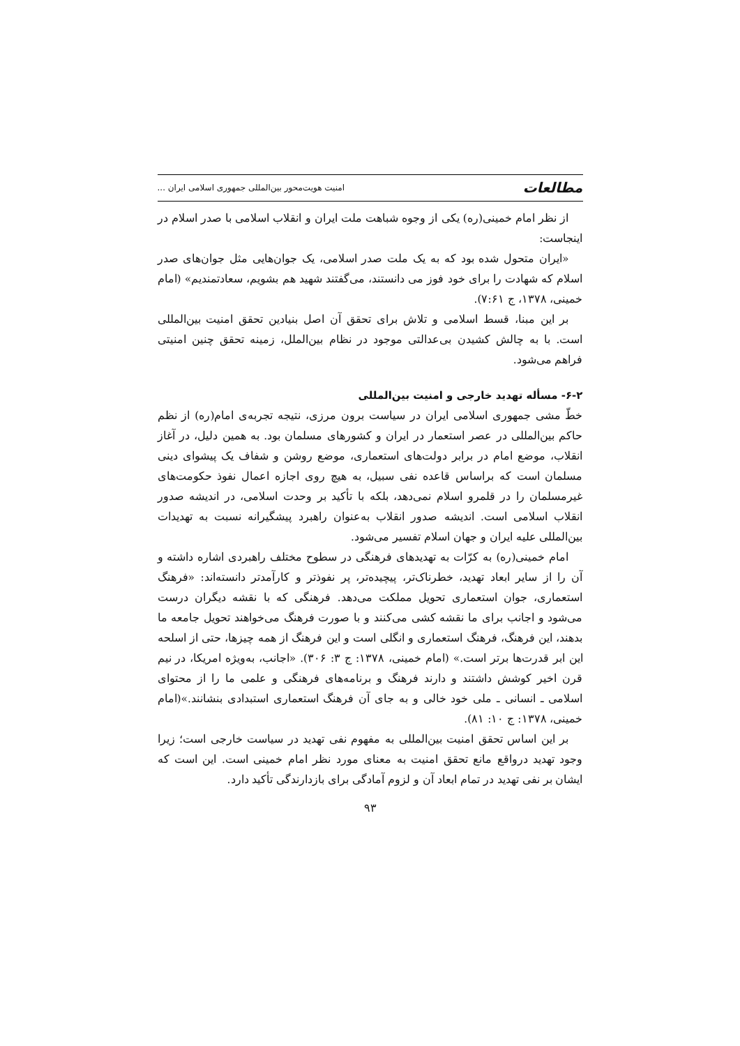مطالعات امنیت هویت‌محور بین‌المللی جمهوری اسلامی ایران ...
از نظر امام خمینی(ره) یکی از وجوه شباهت ملت ایران و انقلاب اسلامی با صدر اسلام در اینجاست:
«ایران متحول شده بود که به یک ملت صدر اسلامی، یک جوان‌هایی مثل جوان‌های صدر اسلام که شهادت را برای خود فوز می دانستند، می‌گفتند شهید هم بشویم، سعادتمندیم» (امام خمینی، ۱۳۷۸، ج ۷:۶۱).
بر این مبنا، قسط اسلامی و تلاش برای تحقق آن اصل بنیادین تحقق امنیت بین‌المللی است. با به چالش کشیدن بی‌عدالتی موجود در نظام بین‌الملل، زمینه تحقق چنین امنیتی فراهم می‌شود.
۶-۲- مسأله تهدید خارجی و امنیت بین‌المللی
خطّ مشی جمهوری اسلامی ایران در سیاست برون مرزی، نتیجه تجربه‌ی امام(ره) از نظم حاکم بین‌المللی در عصر استعمار در ایران و کشورهای مسلمان بود. به همین دلیل، در آغاز انقلاب، موضع امام در برابر دولت‌های استعماری، موضع روشن و شفاف یک پیشوای دینی مسلمان است که براساس قاعده نفی سبیل، به هیچ روی اجازه اعمال نفوذ حکومت‌های غیرمسلمان را در قلمرو اسلام نمی‌دهد، بلکه با تأکید بر وحدت اسلامی، در اندیشه صدور انقلاب اسلامی است. اندیشه صدور انقلاب به‌عنوان راهبرد پیشگیرانه نسبت به تهدیدات بین‌المللی علیه ایران و جهان اسلام تفسیر می‌شود.
امام خمینی(ره) به کرّات به تهدیدهای فرهنگی در سطوح مختلف راهبردی اشاره داشته و آن را از سایر ابعاد تهدید، خطرناک‌تر، پیچیده‌تر، پر نفوذتر و کارآمدتر دانسته‌اند: «فرهنگ استعماری، جوان استعماری تحویل مملکت می‌دهد. فرهنگی که با نقشه دیگران درست می‌شود و اجانب برای ما نقشه کشی می‌کنند و با صورت فرهنگ می‌خواهند تحویل جامعه ما بدهند، این فرهنگ، فرهنگ استعماری و انگلی است و این فرهنگ از همه چیزها، حتی از اسلحه این ابر قدرت‌ها برتر است.» (امام خمینی، ۱۳۷۸: ج ۳: ۳۰۶). «اجانب، به‌ویژه امریکا، در نیم قرن اخیر کوشش داشتند و دارند فرهنگ و برنامه‌های فرهنگی و علمی ما را از محتوای اسلامی ـ انسانی ـ ملی خود خالی و به جای آن فرهنگ استعماری استبدادی بنشانند.»(امام خمینی، ۱۳۷۸: ج ۱۰: ۸۱).
بر این اساس تحقق امنیت بین‌المللی به مفهوم نفی تهدید در سیاست خارجی است؛ زیرا وجود تهدید درواقع مانع تحقق امنیت به معنای مورد نظر امام خمینی است. این است که ایشان بر نفی تهدید در تمام ابعاد آن و لزوم آمادگی برای بازدارندگی تأکید دارد.
۹۳